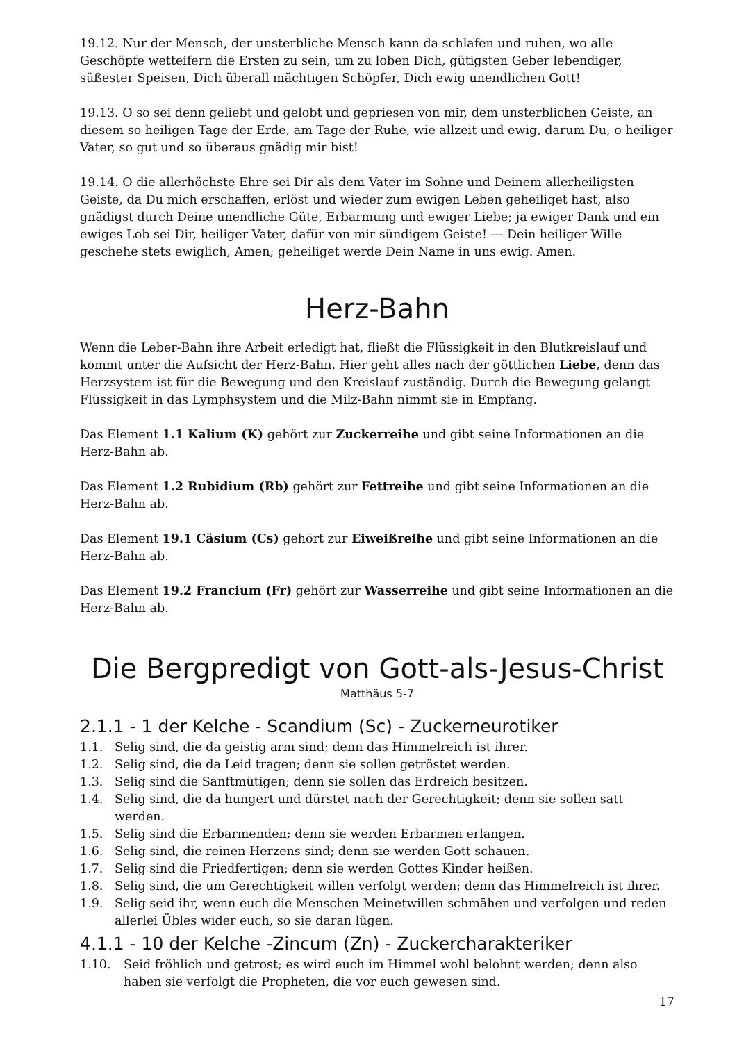19.12. Nur der Mensch, der unsterbliche Mensch kann da schlafen und ruhen, wo alle Geschöpfe wetteifern die Ersten zu sein, um zu loben Dich, gütigsten Geber lebendiger, süßester Speisen, Dich überall mächtigen Schöpfer, Dich ewig unendlichen Gott!
19.13. O so sei denn geliebt und gelobt und gepriesen von mir, dem unsterblichen Geiste, an diesem so heiligen Tage der Erde, am Tage der Ruhe, wie allzeit und ewig, darum Du, o heiliger Vater, so gut und so überaus gnädig mir bist!
19.14. O die allerhöchste Ehre sei Dir als dem Vater im Sohne und Deinem allerheiligsten Geiste, da Du mich erschaffen, erlöst und wieder zum ewigen Leben geheiliget hast, also gnädigst durch Deine unendliche Güte, Erbarmung und ewiger Liebe; ja ewiger Dank und ein ewiges Lob sei Dir, heiliger Vater, dafür von mir sündigem Geiste! --- Dein heiliger Wille geschehe stets ewiglich, Amen; geheiliget werde Dein Name in uns ewig. Amen.
Herz-Bahn
Wenn die Leber-Bahn ihre Arbeit erledigt hat, fließt die Flüssigkeit in den Blutkreislauf und kommt unter die Aufsicht der Herz-Bahn. Hier geht alles nach der göttlichen Liebe, denn das Herzsystem ist für die Bewegung und den Kreislauf zuständig. Durch die Bewegung gelangt Flüssigkeit in das Lymphsystem und die Milz-Bahn nimmt sie in Empfang.
Das Element 1.1 Kalium (K) gehört zur Zuckerreihe und gibt seine Informationen an die Herz-Bahn ab.
Das Element 1.2 Rubidium (Rb) gehört zur Fettreihe und gibt seine Informationen an die Herz-Bahn ab.
Das Element 19.1 Cäsium (Cs) gehört zur Eiweißreihe und gibt seine Informationen an die Herz-Bahn ab.
Das Element 19.2 Francium (Fr) gehört zur Wasserreihe und gibt seine Informationen an die Herz-Bahn ab.
Die Bergpredigt von Gott-als-Jesus-Christ
Matthäus 5-7
2.1.1 - 1 der Kelche - Scandium (Sc) - Zuckerneurotiker
1.1. Selig sind, die da geistig arm sind; denn das Himmelreich ist ihrer.
1.2. Selig sind, die da Leid tragen; denn sie sollen getröstet werden.
1.3. Selig sind die Sanftmütigen; denn sie sollen das Erdreich besitzen.
1.4. Selig sind, die da hungert und dürstet nach der Gerechtigkeit; denn sie sollen satt werden.
1.5. Selig sind die Erbarmenden; denn sie werden Erbarmen erlangen.
1.6. Selig sind, die reinen Herzens sind; denn sie werden Gott schauen.
1.7. Selig sind die Friedfertigen; denn sie werden Gottes Kinder heißen.
1.8. Selig sind, die um Gerechtigkeit willen verfolgt werden; denn das Himmelreich ist ihrer.
1.9. Selig seid ihr, wenn euch die Menschen Meinetwillen schmähen und verfolgen und reden allerlei Übles wider euch, so sie daran lügen.
4.1.1 - 10 der Kelche -Zincum (Zn) - Zuckercharakteriker
1.10. Seid fröhlich und getrost; es wird euch im Himmel wohl belohnt werden; denn also haben sie verfolgt die Propheten, die vor euch gewesen sind.
17